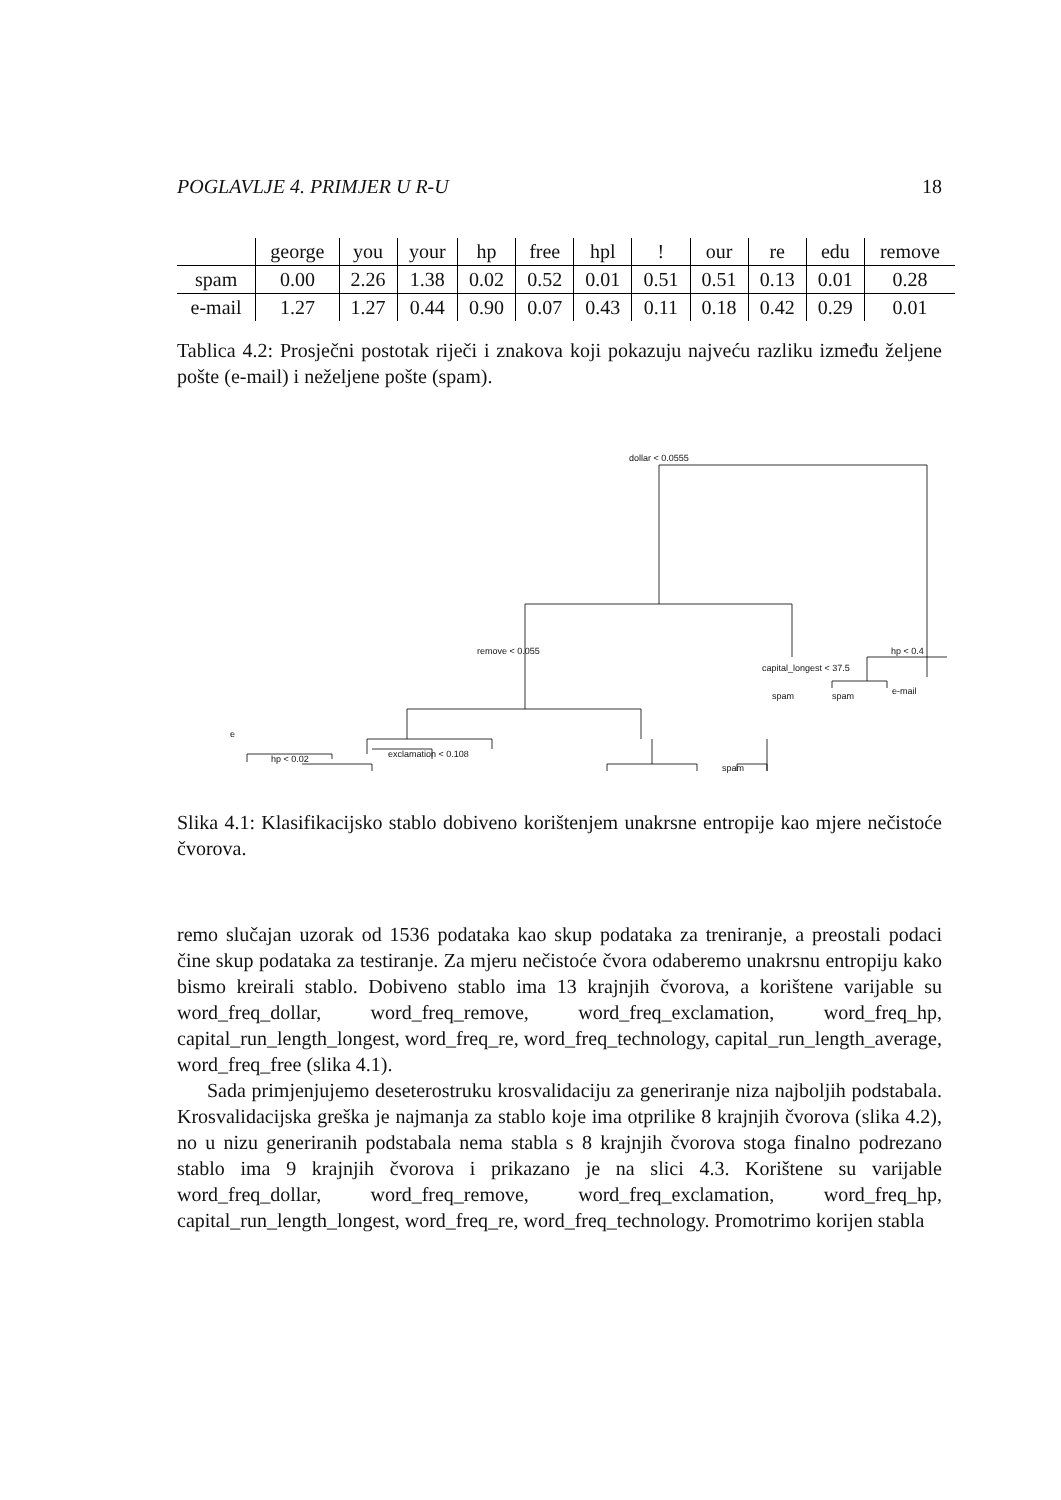POGLAVLJE 4. PRIMJER U R-U 18
| | george | you | your | hp | free | hpl | ! | our | re | edu | remove |
| --- | --- | --- | --- | --- | --- | --- | --- | --- | --- | --- | --- |
| spam | 0.00 | 2.26 | 1.38 | 0.02 | 0.52 | 0.01 | 0.51 | 0.51 | 0.13 | 0.01 | 0.28 |
| e-mail | 1.27 | 1.27 | 0.44 | 0.90 | 0.07 | 0.43 | 0.11 | 0.18 | 0.42 | 0.29 | 0.01 |
Tablica 4.2: Prosječni postotak riječi i znakova koji pokazuju najveću razliku između željene pošte (e-mail) i neželjene pošte (spam).
dollar < 0.0555
hp < 0.4
capital_longest < 37.5
spam
spam
e-mail
remove < 0.055
exclamation < 0.108
spam
hp < 0.02
e
Slika 4.1: Klasifikacijsko stablo dobiveno korištenjem unakrsne entropije kao mjere nečistoće čvorova.
remo slučajan uzorak od 1536 podataka kao skup podataka za treniranje, a preostali podaci čine skup podataka za testiranje. Za mjeru nečistoće čvora odaberemo unakrsnu entropiju kako bismo kreirali stablo. Dobiveno stablo ima 13 krajnjih čvorova, a korištene varijable su word_freq_dollar, word_freq_remove, word_freq_exclamation, word_freq_hp, capital_run_length_longest, word_freq_re, word_freq_technology, capital_run_length_average, word_freq_free (slika 4.1).
Sada primjenjujemo deseterostruku krosvalidaciju za generiranje niza najboljih podstabala. Krosvalidacijska greška je najmanja za stablo koje ima otprilike 8 krajnjih čvorova (slika 4.2), no u nizu generiranih podstabala nema stabla s 8 krajnjih čvorova stoga finalno podrezano stablo ima 9 krajnjih čvorova i prikazano je na slici 4.3. Korištene su varijable word_freq_dollar, word_freq_remove, word_freq_exclamation, word_freq_hp, capital_run_length_longest, word_freq_re, word_freq_technology. Promotrimo korijen stabla